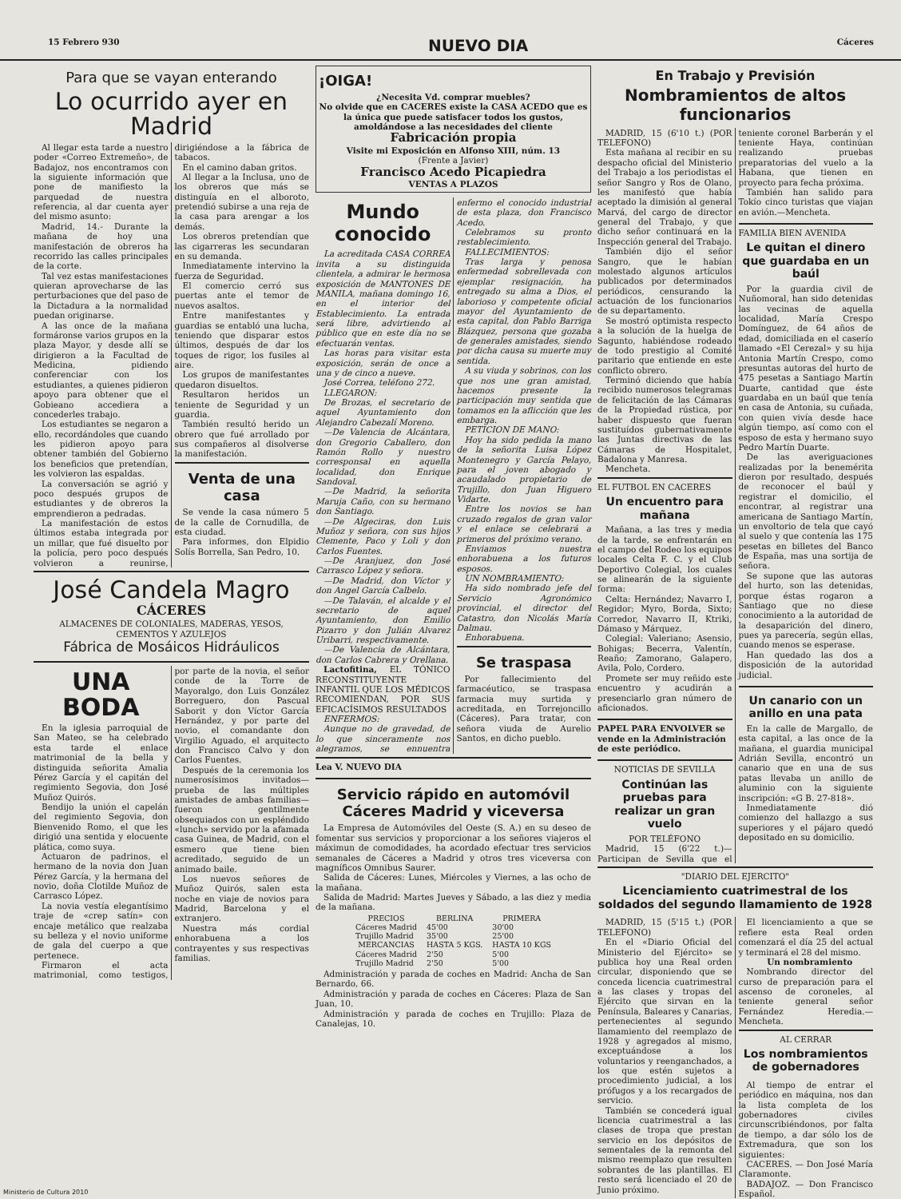15 Febrero 930 NUEVO DIA Cáceres
Para que se vayan enterando
Lo ocurrido ayer en Madrid
Al llegar esta tarde a nuestro poder «Correo Extremeño», de Badajoz, nos encontramos con la siguiente información que pone de manifiesto la parquedad de nuestra referencia, al dar cuenta ayer del mismo asunto:
Madrid, 14.- Durante la mañana de hoy una manifestación de obreros ha recorrido las calles principales de la corte.
Tal vez estas manifestaciones quieran aprovecharse de las perturbaciones que del paso de la Dictadura a la normalidad puedan originarse.
A las once de la mañana formáronse varios grupos en la plaza Mayor, y desde allí se dirigieron a la Facultad de Medicina, pidiendo conferenciar con los estudiantes, a quienes pidieron apoyo para obtener que el Gobieano accediera a concederles trabajo.
Los estudiantes se negaron a ello, recordándoles que cuando les pidieron apoyo para obtener también del Gobierno los beneficios que pretendían, les volvieron las espaldas.
La conversación se agrió y poco después grupos de estudiantes y de obreros la emprendieron a pedradas.
La manifestación de estos últimos estaba integrada por un millar, que fué disuelto por la policía, pero poco después volvieron a reunirse, dirigiéndose a la fábrica de tabacos.
En el camino daban gritos.
Al llegar a la Inclusa, uno de los obreros que más se distinguía en el alboroto, pretendió subirse a una reja de la casa para arengar a los demás.
Los obreros pretendían que las cigarreras les secundaran en su demanda.
Inmediatamente intervino la fuerza de Seguridad.
El comercio cerró sus puertas ante el temor de nuevos asaltos.
Entre manifestantes y guardias se entabló una lucha, teniendo que disparar estos últimos, después de dar los toques de rigor, los fusiles al aire.
Los grupos de manifestantes quedaron disueltos.
Resultaron heridos un teniente de Seguridad y un guardia.
También resultó herido un obrero que fué arrollado por sus compañeros al disolverse la manifestación.
Venta de una casa
Se vende la casa número 5 de la calle de Cornudilla, de esta ciudad.
Para informes, don Elpidio Solís Borrella, San Pedro, 10.
José Candela Magro
CÁCERES
ALMACENES DE COLONIALES, MADERAS, YESOS, CEMENTOS Y AZULEJOS
Fábrica de Mosáicos Hidráulicos
UNA BODA
En la iglesia parroquial de San Mateo, se ha celebrado esta tarde el enlace matrimonial de la bella y distinguida señorita Amalia Pérez García y el capitán del regimiento Segovia, don José Muñoz Quirós.
Bendijo la unión el capelán del regimiento Segovia, don Bienvenido Romo, el que les dirigió una sentida y elocuente plática, como suya.
Actuaron de padrinos, el hermano de la novia don Juan Pérez García, y la hermana del novio, doña Clotilde Muñoz de Carrasco López.
La novia vestía elegantísimo traje de «crep satín» con encaje metálico que realzaba su belleza y el novio uniforme de gala del cuerpo a que pertenece.
Firmaron el acta matrimonial, como testigos, por parte de la novia, el señor conde de la Torre de Mayoralgo, don Luis González Borreguero, don Pascual Saborit y don Víctor García Hernández, y por parte del novio, el comandante don Virgilio Aguado, el arquitecto don Francisco Calvo y don Carlos Fuentes.
Después de la ceremonia los numerosísimos invitados—prueba de las múltiples amistades de ambas familias—fueron gentilmente obsequiados con un espléndido «lunch» servido por la afamada casa Guinea, de Madrid, con el esmero que tiene bien acreditado, seguido de un animado baile.
Los nuevos señores de Muñoz Quirós, salen esta noche en viaje de novios para Madrid, Barcelona y el extranjero.
Nuestra más cordial enhorabuena a los contrayentes y sus respectivas familias.
¡OIGA!
¿Necesita Vd. comprar muebles?
No olvide que en CACERES existe la CASA ACEDO que es la única que puede satisfacer todos los gustos, amoldándose a las necesidades del cliente
Fabricación propia
Visite mi Exposición en Alfonso XIII, núm. 13
(Frente a Javier)
Francisco Acedo Picapiedra
VENTAS A PLAZOS
Mundo conocido
La acreditada CASA CORREA invita a su distinguida clientela, a admirar le hermosa exposición de MANTONES DE MANILA, mañana domingo 16, en el interior del Establecimiento. La entrada será libre, advirtiendo al público que en este día no se efectuarán ventas.
Las horas para visitar esta exposición, serán de once a una y de cinco a nueve.
José Correa, teléfono 272.
LLEGARON:
De Brozas, el secretario de aquel Ayuntamiento don Alejandro Cabezalí Moreno.
—De Valencia de Alcántara, don Gregorio Caballero, don Ramón Rollo y nuestro corresponsal en aquella localidad, don Enrique Sandoval.
—De Madrid, la señorita Maruja Caño, con su hermano don Santiago.
—De Algeciras, don Luis Muñoz y señora, con sus hijos Clemente, Paco y Loli y don Carlos Fuentes.
—De Aranjuez, don José Carrasco López y señora.
—De Madrid, don Víctor y don Angel García Calbelo.
—De Talaván, el alcalde y el secretario de aquel Ayuntamiento, don Emilio Pizarro y don Julián Alvarez Uribarri, respectivamente.
—De Valencia de Alcántara, don Carlos Cabrera y Orellana.
Lactofitina, EL TÓNICO RECONSTITUYENTE INFANTIL QUE LOS MÉDICOS RECOMIENDAN, POR SUS EFICACÍSIMOS RESULTADOS
ENFERMOS:
Aunque no de gravedad, de lo que sinceramente nos alegramos, se ennuentra enfermo el conocido industrial de esta plaza, don Francisco Acedo.
Celebramos su pronto restablecimiento.
FALLECIMIENTOS:
Tras larga y penosa enfermedad sobrellevada con ejemplar resignación, ha entregado su alma a Dios, el laborioso y competente oficial mayor del Ayuntamiento de esta capital, don Pablo Barriga Blázquez, persona que gozaba de generales amistades, siendo por dicha causa su muerte muy sentida.
A su viuda y sobrinos, con los que nos une gran amistad, hacemos presente la participación muy sentida que tomamos en la aflicción que les embarga.
PETICION DE MANO:
Hoy ha sido pedida la mano de la señorita Luisa López Montenegro y García Pelayo, para el joven abogado y acaudalado propietario de Trujillo, don Juan Higuero Vidarte.
Entre los novios se han cruzado regalos de gran valor y el enlace se celebrará a primeros del próximo verano.
Enviamos nuestra enhorabuena a los futuros esposos.
UN NOMBRAMIENTO:
Ha sido nombrado jefe del Servicio Agronómico provincial, el director del Catastro, don Nicolás María Dalmau.
Enhorabuena.
Se traspasa
Por fallecimiento del farmacéutico, se traspasa farmacia muy surtida y acreditada, en Torrejoncillo (Cáceres). Para tratar, con señora viuda de Aurelio Santos, en dicho pueblo.
Lea V. NUEVO DIA
Servicio rápido en automóvil Cáceres Madrid y viceversa
La Empresa de Automóviles del Oeste (S. A.) en su deseo de fomentar sus servicios y proporcionar a los señores viajeros el máximun de comodidades, ha acordado efectuar tres servicios semanales de Cáceres a Madrid y otros tres viceversa con magníficos Omnibus Saurer.
Salida de Cáceres: Lunes, Miércoles y Viernes, a las ocho de la mañana.
Salida de Madrid: Martes Jueves y Sábado, a las diez y media de la mañana.
| PRECIOS | BERLINA | PRIMERA |
| --- | --- | --- |
| Cáceres Madrid | 45'00 | 30'00 |
| Trujillo Madrid | 35'00 | 25'00 |
| MERCANCIAS | HASTA 5 KGS. | HASTA 10 KGS |
| Cáceres Madrid | 2'50 | 5'00 |
| Trujillo Madrid | 2'50 | 5'00 |
Administración y parada de coches en Madrid: Ancha de San Bernardo, 66.
Administración y parada de coches en Cáceres: Plaza de San Juan, 10.
Administración y parada de coches en Trujillo: Plaza de Canalejas, 10.
En Trabajo y Previsión
Nombramientos de altos funcionarios
MADRID, 15 (6'10 t.) (POR TELEFONO)
Esta mañana al recibir en su despacho oficial del Ministerio del Trabajo a los periodistas el señor Sangro y Ros de Olano, les manifestó que había aceptado la dimisión al general Marvá, del cargo de director general del Trabajo, y que dicho señor continuará en la Inspección general del Trabajo.
También dijo el señor Sangro, que le habían molestado algunos artículos publicados por determinados periódicos, censurando la actuación de los funcionarios de su departamento.
Se mostró optimista respecto a la solución de la huelga de Sagunto, habiéndose rodeado de todo prestigio al Comité paritario que entiende en este conflicto obrero.
Terminó diciendo que había recibido numerosos telegramas de felicitación de las Cámaras de la Propiedad rústica, por haber dispuesto que fueran sustituídos gubernativamente las Juntas directivas de las Cámaras de Hospitalet, Badalona y Manresa.
Mencheta.
EL FUTBOL EN CACERES
Un encuentro para mañana
Mañana, a las tres y media de la tarde, se enfrentarán en el campo del Rodeo los equipos locales Celta F. C. y el Club Deportivo Colegial, los cuales se alinearán de la siguiente forma:
Celta: Hernández; Navarro I, Regidor; Myro, Borda, Sixto; Corredor, Navarro II, Ktriki, Dámaso y Márquez.
Colegial: Valeriano; Asensio, Bohigas; Becerra, Valentín, Reaño; Zamorano, Galapero, Avila, Polo, Cordero.
Promete ser muy reñido este encuentro y acudirán a presenciarlo gran número de aficionados.
PAPEL PARA ENVOLVER se vende en la Administración de este periódico.
NOTICIAS DE SEVILLA
Continúan las pruebas para realizar un gran vuelo
POR TELÉFONO
Madrid, 15 (6'22 t.)—Participan de Sevilla que el teniente coronel Barberán y el teniente Haya, continúan realizando pruebas preparatorias del vuelo a la Habana, que tienen en proyecto para fecha próxima.
También han salido para Tokío cinco turistas que viajan en avión.—Mencheta.
FAMILIA BIEN AVENIDA
Le quitan el dinero que guardaba en un baúl
Por la guardia civil de Nuñomoral, han sido detenidas las vecinas de aquella localidad, María Crespo Domínguez, de 64 años de edad, domiciliada en el caserío llamado «El Cerezal» y su hija Antonia Martín Crespo, como presuntas autoras del hurto de 475 pesetas a Santiago Martín Duarte, cantidad que éste guardaba en un baúl que tenía en casa de Antonia, su cuñada, con quien vivía desde hace algún tiempo, así como con el esposo de esta y hermano suyo Pedro Martín Duarte.
De las averiguaciones realizadas por la benemérita dieron por resultado, después de reconocer el baúl y registrar el domicilio, el encontrar, al registrar una americana de Santiago Martín, un envoltorio de tela que cayó al suelo y que contenía las 175 pesetas en billetes del Banco de España, mas una sortija de señora.
Se supone que las autoras del hurto, son las detenidas, porque éstas rogaron a Santiago que no diese conocimiento a la autoridad de la desaparición del dinero, pues ya parecería, según ellas, cuando menos se esperase.
Han quedado las dos a disposición de la autoridad judicial.
Un canario con un anillo en una pata
En la calle de Margallo, de esta capital, a las once de la mañana, el guardia municipal Adrián Sevilla, encontró un canario que en una de sus patas llevaba un anillo de aluminio con la siguiente inscripción: «G B. 27-818».
Inmediatamente dió comienzo del hallazgo a sus superiores y el pájaro quedó depositado en su domicilio.
"DIARIO DEL EJERCITO"
Licenciamiento cuatrimestral de los soldados del segundo llamamiento de 1928
MADRID, 15 (5'15 t.) (POR TELEFONO)
En el «Diario Oficial del Ministerio del Ejército» se publica hoy una Real orden circular, disponiendo que se conceda licencia cuatrimestral a las clases y tropas del Ejército que sirvan en la Península, Baleares y Canarias, pertenecientes al segundo llamamiento del reemplazo de 1928 y agregados al mismo, exceptuándose a los voluntarios y reenganchados, a los que estén sujetos a procedimiento judicial, a los prófugos y a los recargados de servicio.
También se concederá igual licencia cuatrimestral a las clases de tropa que prestan servicio en los depósitos de sementales de la remonta del mismo reemplazo que resulten sobrantes de las plantillas. El resto será licenciado el 20 de Junio próximo.
El licenciamiento a que se refiere esta Real orden comenzará el día 25 del actual y terminará el 28 del mismo.
Un nombramiento
Nombrando director del curso de preparación para el ascenso de coroneles, al teniente general señor Fernández Heredia.—Mencheta.
AL CERRAR
Los nombramientos de gobernadores
Al tiempo de entrar el periódico en máquina, nos dan la lista completa de los gobernadores civiles circunscribiéndonos, por falta de tiempo, a dar sólo los de Extremadura, que son los siguientes:
CACERES. — Don José María Claramonte.
BADAJOZ. — Don Francisco Español.
Ministerio de Cultura 2010